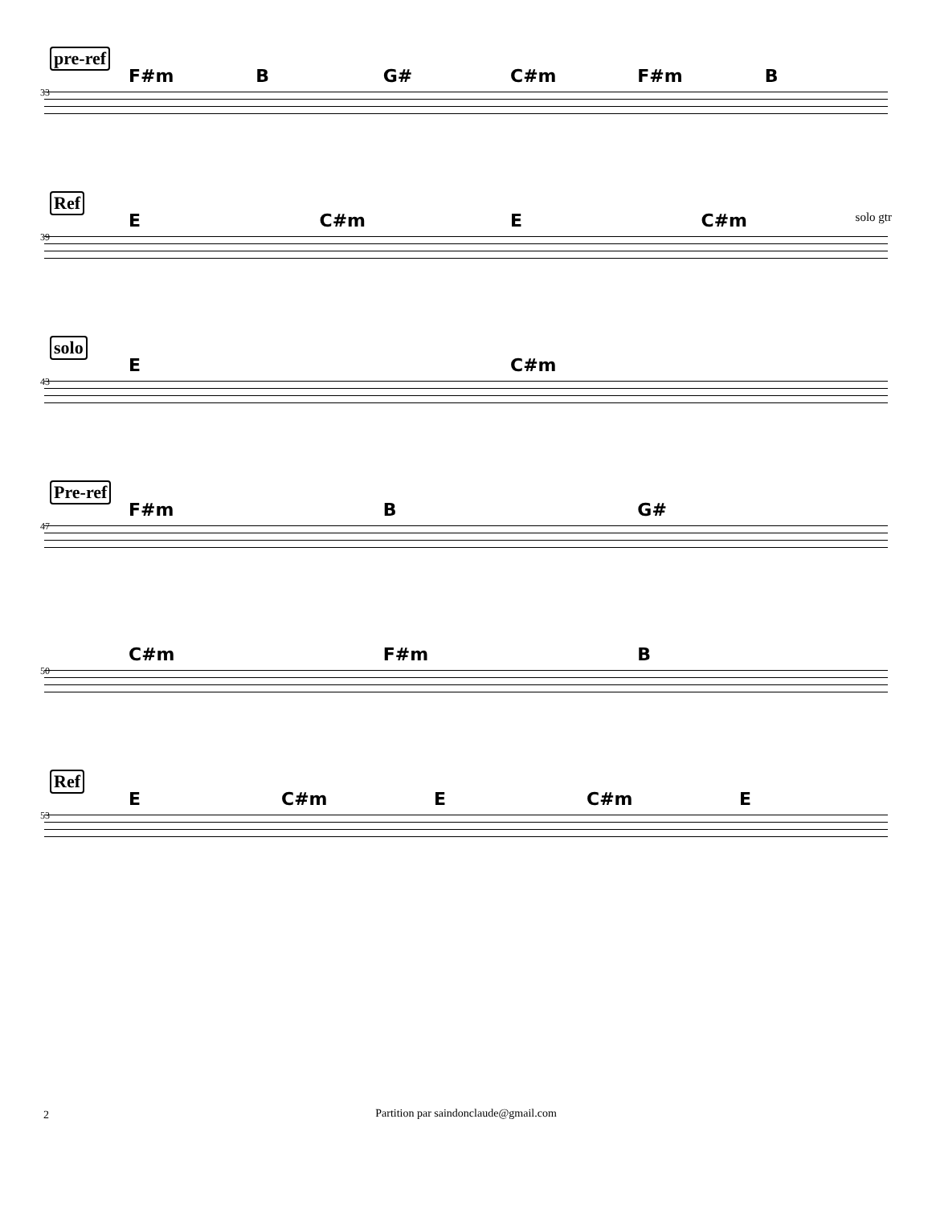pre-ref
33
F#m B G# C#m F#m B
Ref
39
E C#m E C#m solo gtr
solo
43
E C#m
Pre-ref
47
F#m B G#
50
C#m F#m B
Ref
53
E C#m E C#m E
2
Partition par saindonclaude@gmail.com